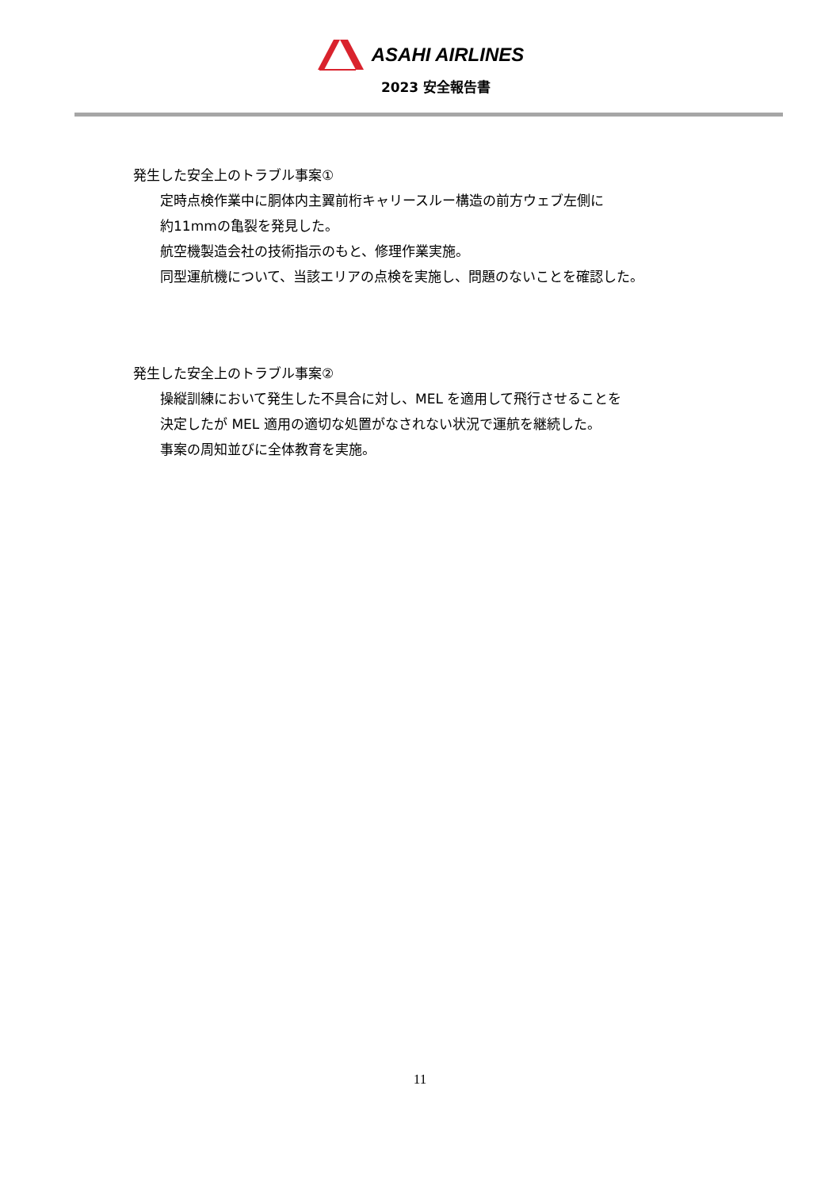ASAHI AIRLINES
2023 安全報告書
発生した安全上のトラブル事案①
定時点検作業中に胴体内主翼前桁キャリースルー構造の前方ウェブ左側に
約11mmの亀裂を発見した。
航空機製造会社の技術指示のもと、修理作業実施。
同型運航機について、当該エリアの点検を実施し、問題のないことを確認した。
発生した安全上のトラブル事案②
操縦訓練において発生した不具合に対し、MEL を適用して飛行させることを
決定したが MEL 適用の適切な処置がなされない状況で運航を継続した。
事案の周知並びに全体教育を実施。
11